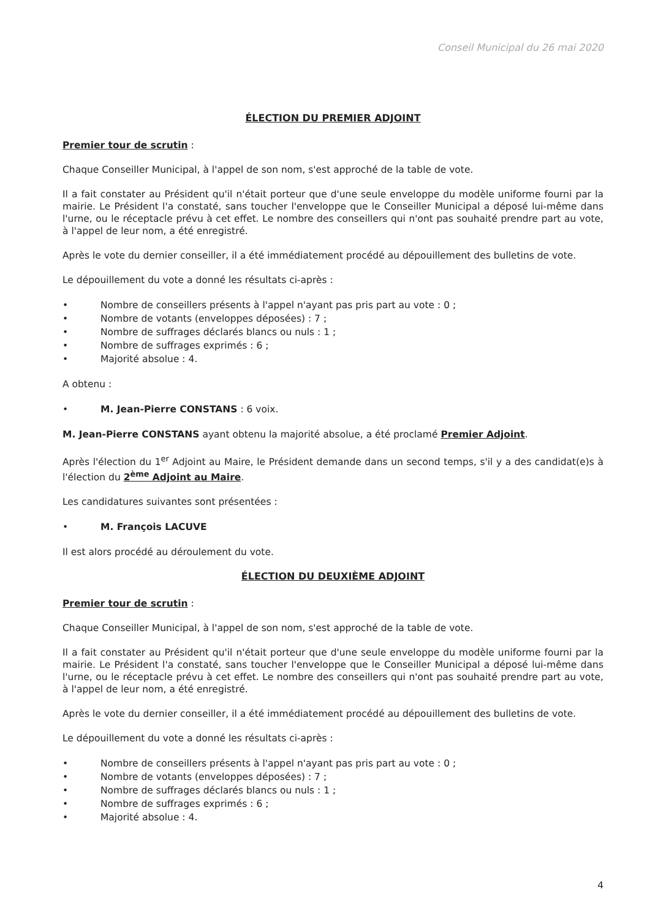Conseil Municipal du 26 mai 2020
ÉLECTION DU PREMIER ADJOINT
Premier tour de scrutin :
Chaque Conseiller Municipal, à l'appel de son nom, s'est approché de la table de vote.
Il a fait constater au Président qu'il n'était porteur que d'une seule enveloppe du modèle uniforme fourni par la mairie. Le Président l'a constaté, sans toucher l'enveloppe que le Conseiller Municipal a déposé lui-même dans l'urne, ou le réceptacle prévu à cet effet. Le nombre des conseillers qui n'ont pas souhaité prendre part au vote, à l'appel de leur nom, a été enregistré.
Après le vote du dernier conseiller, il a été immédiatement procédé au dépouillement des bulletins de vote.
Le dépouillement du vote a donné les résultats ci-après :
• Nombre de conseillers présents à l'appel n'ayant pas pris part au vote : 0 ;
• Nombre de votants (enveloppes déposées) : 7 ;
• Nombre de suffrages déclarés blancs ou nuls : 1 ;
• Nombre de suffrages exprimés : 6 ;
• Majorité absolue : 4.
A obtenu :
• M. Jean-Pierre CONSTANS : 6 voix.
M. Jean-Pierre CONSTANS ayant obtenu la majorité absolue, a été proclamé Premier Adjoint.
Après l'élection du 1<sup>er</sup> Adjoint au Maire, le Président demande dans un second temps, s'il y a des candidat(e)s à l'élection du 2<sup>ème</sup> Adjoint au Maire.
Les candidatures suivantes sont présentées :
• M. François LACUVE
Il est alors procédé au déroulement du vote.
ÉLECTION DU DEUXIÈME ADJOINT
Premier tour de scrutin :
Chaque Conseiller Municipal, à l'appel de son nom, s'est approché de la table de vote.
Il a fait constater au Président qu'il n'était porteur que d'une seule enveloppe du modèle uniforme fourni par la mairie. Le Président l'a constaté, sans toucher l'enveloppe que le Conseiller Municipal a déposé lui-même dans l'urne, ou le réceptacle prévu à cet effet. Le nombre des conseillers qui n'ont pas souhaité prendre part au vote, à l'appel de leur nom, a été enregistré.
Après le vote du dernier conseiller, il a été immédiatement procédé au dépouillement des bulletins de vote.
Le dépouillement du vote a donné les résultats ci-après :
• Nombre de conseillers présents à l'appel n'ayant pas pris part au vote : 0 ;
• Nombre de votants (enveloppes déposées) : 7 ;
• Nombre de suffrages déclarés blancs ou nuls : 1 ;
• Nombre de suffrages exprimés : 6 ;
• Majorité absolue : 4.
4